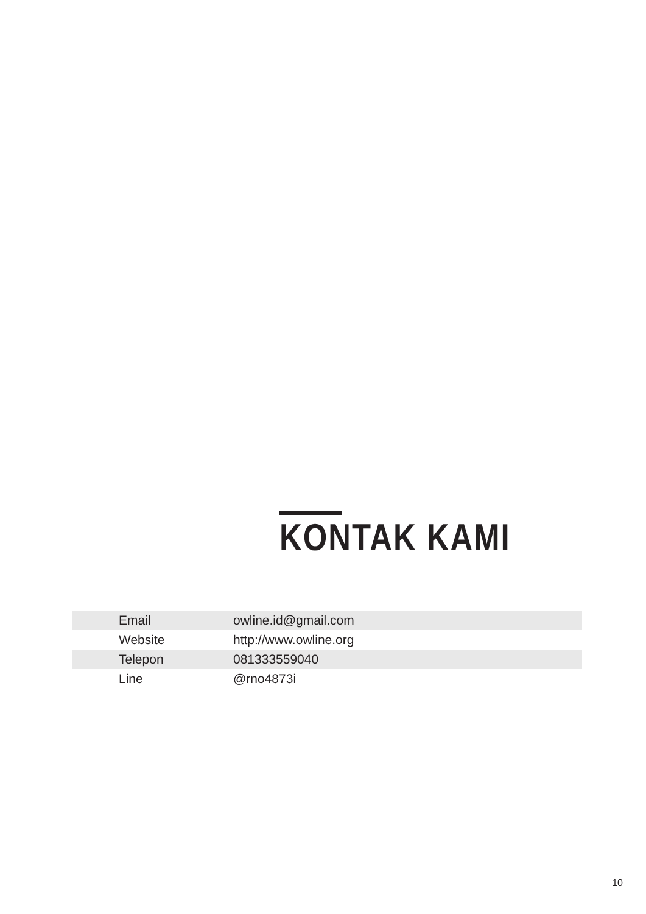KONTAK KAMI
| Email | owline.id@gmail.com |
| Website | http://www.owline.org |
| Telepon | 081333559040 |
| Line | @rno4873i |
10